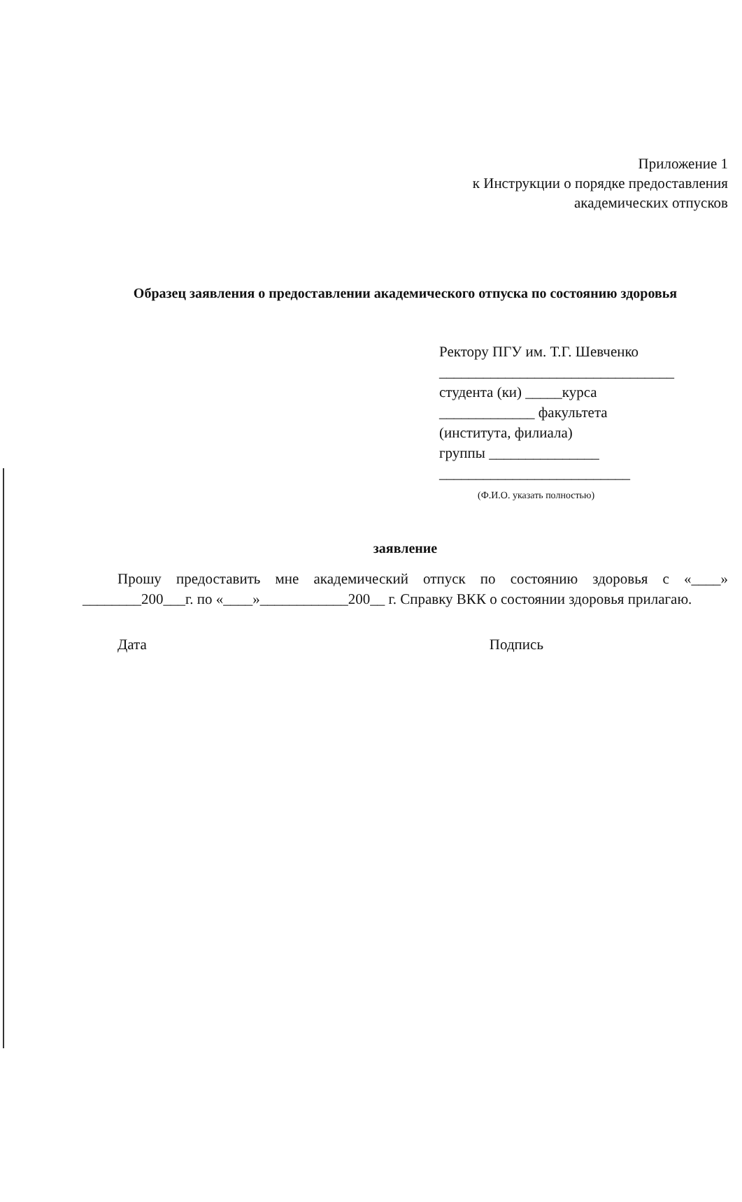Приложение 1
к Инструкции о порядке предоставления
академических отпусков
Образец заявления о предоставлении академического отпуска по состоянию здоровья
Ректору ПГУ им. Т.Г. Шевченко
________________________________
студента (ки) _____курса
_____________ факультета
(института, филиала)
группы _______________
__________________________
(Ф.И.О. указать полностью)
заявление
Прошу предоставить мне академический отпуск по состоянию здоровья с «____» ________200___г. по «____»____________200__ г. Справку ВКК о состоянии здоровья прилагаю.
Дата Подпись